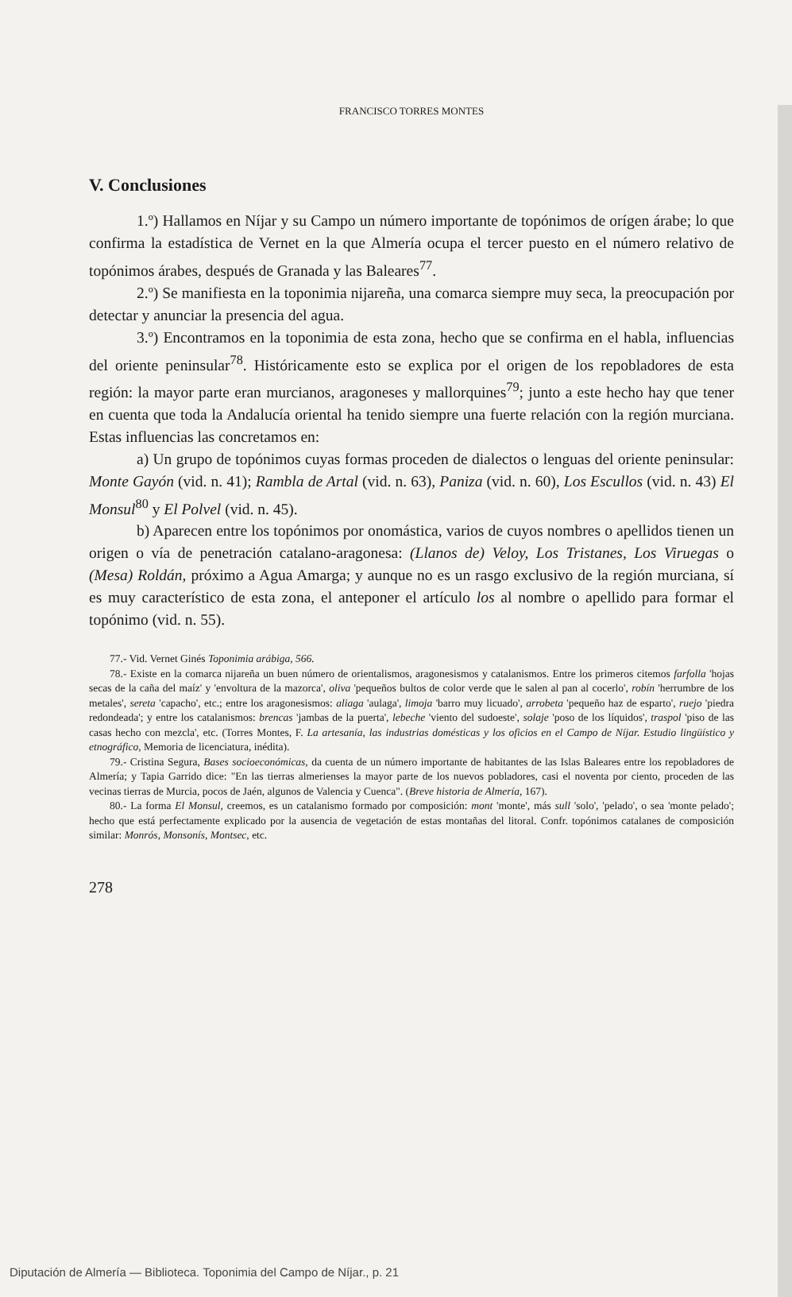FRANCISCO TORRES MONTES
V. Conclusiones
1.º) Hallamos en Níjar y su Campo un número importante de topónimos de orígen árabe; lo que confirma la estadística de Vernet en la que Almería ocupa el tercer puesto en el número relativo de topónimos árabes, después de Granada y las Baleares<sup>77</sup>.
2.º) Se manifiesta en la toponimia nijareña, una comarca siempre muy seca, la preocupación por detectar y anunciar la presencia del agua.
3.º) Encontramos en la toponimia de esta zona, hecho que se confirma en el habla, influencias del oriente peninsular<sup>78</sup>. Históricamente esto se explica por el origen de los repobladores de esta región: la mayor parte eran murcianos, aragoneses y mallorquines<sup>79</sup>; junto a este hecho hay que tener en cuenta que toda la Andalucía oriental ha tenido siempre una fuerte relación con la región murciana. Estas influencias las concretamos en:
a) Un grupo de topónimos cuyas formas proceden de dialectos o lenguas del oriente peninsular: Monte Gayón (vid. n. 41); Rambla de Artal (vid. n. 63), Paniza (vid. n. 60), Los Escullos (vid. n. 43) El Monsul<sup>80</sup> y El Polvel (vid. n. 45).
b) Aparecen entre los topónimos por onomástica, varios de cuyos nombres o apellidos tienen un origen o vía de penetración catalano-aragonesa: (Llanos de) Veloy, Los Tristanes, Los Viruegas o (Mesa) Roldán, próximo a Agua Amarga; y aunque no es un rasgo exclusivo de la región murciana, sí es muy característico de esta zona, el anteponer el artículo los al nombre o apellido para formar el topónimo (vid. n. 55).
77.- Vid. Vernet Ginés Toponimia arábiga, 566.
78.- Existe en la comarca nijareña un buen número de orientalismos, aragonesismos y catalanismos. Entre los primeros citemos farfolla 'hojas secas de la caña del maíz' y 'envoltura de la mazorca', oliva 'pequeños bultos de color verde que le salen al pan al cocerlo', robín 'herrumbre de los metales', sereta 'capacho', etc.; entre los aragonesismos: aliaga 'aulaga', limoja 'barro muy licuado', arrobeta 'pequeño haz de esparto', ruejo 'piedra redondeada'; y entre los catalanismos: brencas 'jambas de la puerta', lebeche 'viento del sudoeste', solaje 'poso de los líquidos', traspol 'piso de las casas hecho con mezcla', etc. (Torres Montes, F. La artesanía, las industrias domésticas y los oficios en el Campo de Níjar. Estudio lingüístico y etnográfico, Memoria de licenciatura, inédita).
79.- Cristina Segura, Bases socioeconómicas, da cuenta de un número importante de habitantes de las Islas Baleares entre los repobladores de Almería; y Tapia Garrido dice: "En las tierras almerienses la mayor parte de los nuevos pobladores, casi el noventa por ciento, proceden de las vecinas tierras de Murcia, pocos de Jaén, algunos de Valencia y Cuenca". (Breve historia de Almería, 167).
80.- La forma El Monsul, creemos, es un catalanismo formado por composición: mont 'monte', más sull 'solo', 'pelado', o sea 'monte pelado'; hecho que está perfectamente explicado por la ausencia de vegetación de estas montañas del litoral. Confr. topónimos catalanes de composición similar: Monrós, Monsonís, Montsec, etc.
278
Diputación de Almería — Biblioteca. Toponimia del Campo de Níjar., p. 21